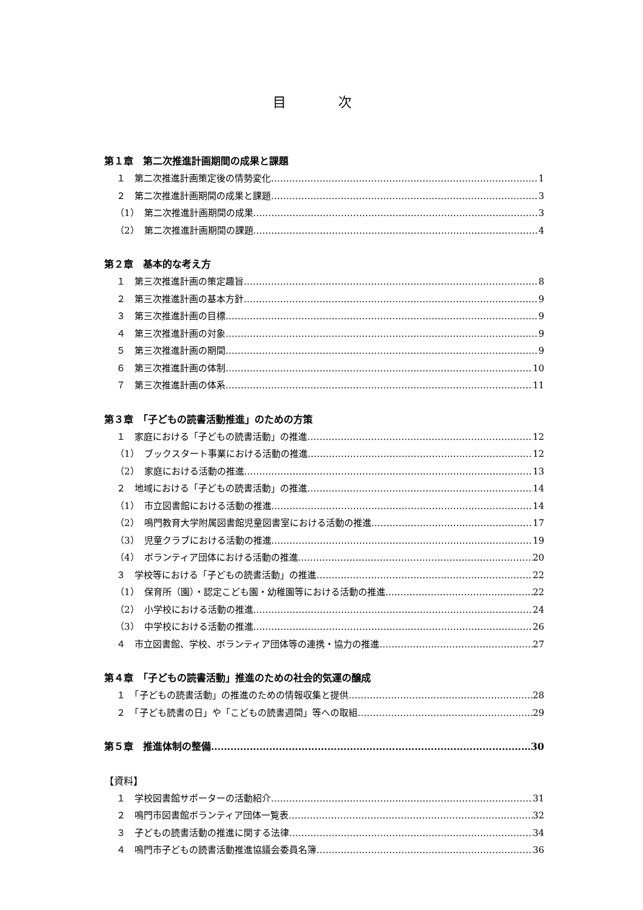目 次
第１章　第二次推進計画期間の成果と課題
１　第二次推進計画策定後の情勢変化 1
２　第二次推進計画期間の成果と課題 3
（1）　第二次推進計画期間の成果 3
（2）　第二次推進計画期間の課題 4
第２章　基本的な考え方
１　第三次推進計画の策定趣旨 8
２　第三次推進計画の基本方針 9
３　第三次推進計画の目標 9
４　第三次推進計画の対象 9
５　第三次推進計画の期間 9
６　第三次推進計画の体制 10
７　第三次推進計画の体系 11
第３章　「子どもの読書活動推進」のための方策
１　家庭における「子どもの読書活動」の推進 12
（1）　ブックスタート事業における活動の推進 12
（2）　家庭における活動の推進 13
２　地域における「子どもの読書活動」の推進 14
（1）　市立図書館における活動の推進 14
（2）　鳴門教育大学附属図書館児童図書室における活動の推進 17
（3）　児童クラブにおける活動の推進 19
（4）　ボランティア団体における活動の推進 20
３　学校等における「子どもの読書活動」の推進 22
（1）　保育所（園）・認定こども園・幼稚園等における活動の推進 22
（2）　小学校における活動の推進 24
（3）　中学校における活動の推進 26
４　市立図書館、学校、ボランティア団体等の連携・協力の推進 27
第４章　「子どもの読書活動」推進のための社会的気運の醸成
１　「子どもの読書活動」の推進のための情報収集と提供 28
２　「子ども読書の日」や「こどもの読書週間」等への取組 29
第５章　推進体制の整備 30
【資料】
１　学校図書館サポーターの活動紹介 31
２　鳴門市図書館ボランティア団体一覧表 32
３　子どもの読書活動の推進に関する法律 34
４　鳴門市子どもの読書活動推進協議会委員名簿 36